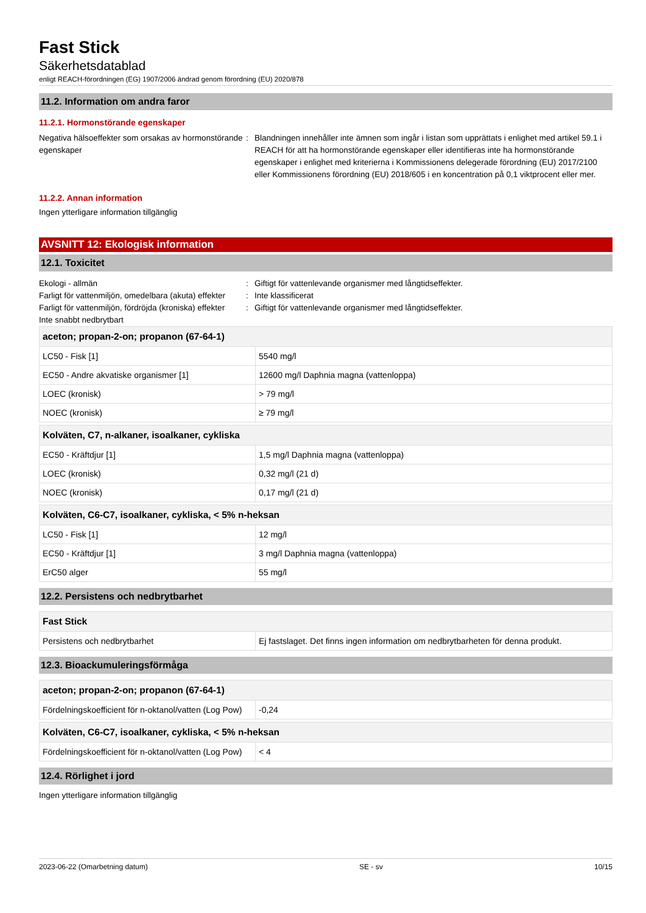Fast Stick
Säkerhetsdatablad
enligt REACH-förordningen (EG) 1907/2006 ändrad genom förordning (EU) 2020/878
11.2. Information om andra faror
11.2.1. Hormonstörande egenskaper
Negativa hälsoeffekter som orsakas av hormonstörande egenskaper
: Blandningen innehåller inte ämnen som ingår i listan som upprättats i enlighet med artikel 59.1 i REACH för att ha hormonstörande egenskaper eller identifieras inte ha hormonstörande egenskaper i enlighet med kriterierna i Kommissionens delegerade förordning (EU) 2017/2100 eller Kommissionens förordning (EU) 2018/605 i en koncentration på 0,1 viktprocent eller mer.
11.2.2. Annan information
Ingen ytterligare information tillgänglig
AVSNITT 12: Ekologisk information
12.1. Toxicitet
Ekologi - allmän : Giftigt för vattenlevande organismer med långtidseffekter.
Farligt för vattenmiljön, omedelbara (akuta) effekter
: Inte klassificerat
Farligt för vattenmiljön, fördröjda (kroniska) effekter
: Giftigt för vattenlevande organismer med långtidseffekter.
Inte snabbt nedbrytbart
| aceton; propan-2-on; propanon (67-64-1) | |
| --- | --- |
| LC50 - Fisk [1] | 5540 mg/l |
| EC50 - Andre akvatiske organismer [1] | 12600 mg/l Daphnia magna (vattenloppa) |
| LOEC (kronisk) | > 79 mg/l |
| NOEC (kronisk) | ≥ 79 mg/l |
| Kolväten, C7, n-alkaner, isoalkaner, cykliska | |
| --- | --- |
| EC50 - Kräftdjur [1] | 1,5 mg/l Daphnia magna (vattenloppa) |
| LOEC (kronisk) | 0,32 mg/l (21 d) |
| NOEC (kronisk) | 0,17 mg/l (21 d) |
| Kolväten, C6-C7, isoalkaner, cykliska, < 5% n-heksan | |
| --- | --- |
| LC50 - Fisk [1] | 12 mg/l |
| EC50 - Kräftdjur [1] | 3 mg/l Daphnia magna (vattenloppa) |
| ErC50 alger | 55 mg/l |
12.2. Persistens och nedbrytbarhet
| Fast Stick | |
| --- | --- |
| Persistens och nedbrytbarhet | Ej fastslaget. Det finns ingen information om nedbrytbarheten för denna produkt. |
12.3. Bioackumuleringsförmåga
| aceton; propan-2-on; propanon (67-64-1) | |
| --- | --- |
| Fördelningskoefficient för n-oktanol/vatten (Log Pow) | -0,24 |
| Kolväten, C6-C7, isoalkaner, cykliska, < 5% n-heksan | |
| --- | --- |
| Fördelningskoefficient för n-oktanol/vatten (Log Pow) | < 4 |
12.4. Rörlighet i jord
Ingen ytterligare information tillgänglig
2023-06-22 (Omarbetning datum) SE - sv 10/15